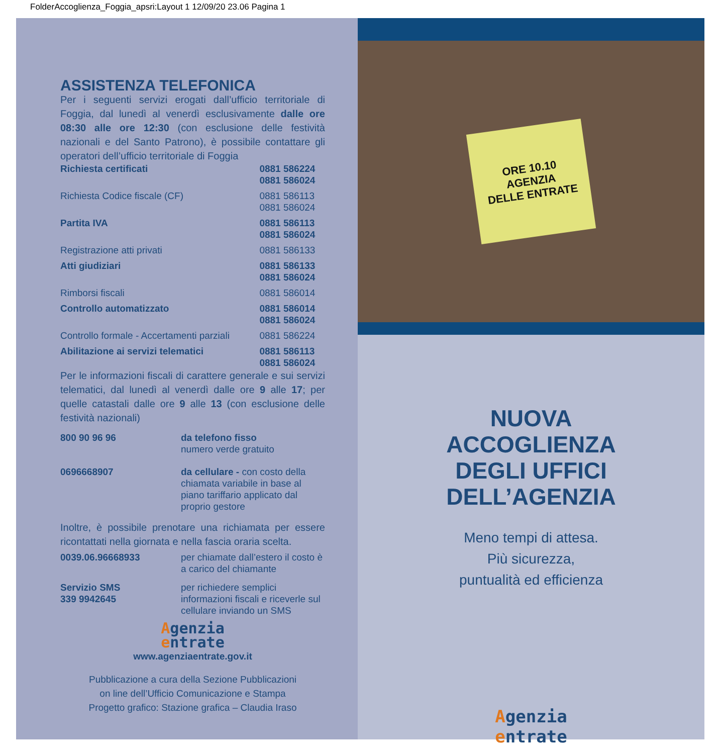FolderAccoglienza_Foggia_apsri:Layout 1 12/09/20 23.06 Pagina 1
ASSISTENZA TELEFONICA
Per i seguenti servizi erogati dall’ufficio territoriale di Foggia, dal lunedì al venerdì esclusivamente dalle ore 08:30 alle ore 12:30 (con esclusione delle festività nazionali e del Santo Patrono), è possibile contattare gli operatori dell’ufficio territoriale di Foggia
| Richiesta certificati | 0881 586224 0881 586024 |
| Richiesta Codice fiscale (CF) | 0881 586113 0881 586024 |
| Partita IVA | 0881 586113 0881 586024 |
| Registrazione atti privati | 0881 586133 |
| Atti giudiziari | 0881 586133 0881 586024 |
| Rimborsi fiscali | 0881 586014 |
| Controllo automatizzato | 0881 586014 0881 586024 |
| Controllo formale - Accertamenti parziali | 0881 586224 |
| Abilitazione ai servizi telematici | 0881 586113 0881 586024 |
Per le informazioni fiscali di carattere generale e sui servizi telematici, dal lunedì al venerdì dalle ore 9 alle 17; per quelle catastali dalle ore 9 alle 13 (con esclusione delle festività nazionali)
| 800 90 96 96 | da telefono fisso numero verde gratuito |
| 0696668907 | da cellulare - con costo della chiamata variabile in base al piano tariffario applicato dal proprio gestore |
Inoltre, è possibile prenotare una richiamata per essere ricontattati nella giornata e nella fascia oraria scelta.
| 0039.06.96668933 | per chiamate dall’estero il costo è a carico del chiamante |
| Servizio SMS 339 9942645 | per richiedere semplici informazioni fiscali e riceverle sul cellulare inviando un SMS |
Agenzia
entrate
www.agenziaentrate.gov.it
Pubblicazione a cura della Sezione Pubblicazioni
on line dell’Ufficio Comunicazione e Stampa
Progetto grafico: Stazione grafica – Claudia Iraso
ORE 10.10
AGENZIA
DELLE ENTRATE
NUOVA
ACCOGLIENZA
DEGLI UFFICI
DELL’AGENZIA
Meno tempi di attesa.
Più sicurezza,
puntualità ed efficienza
Agenzia
entrate